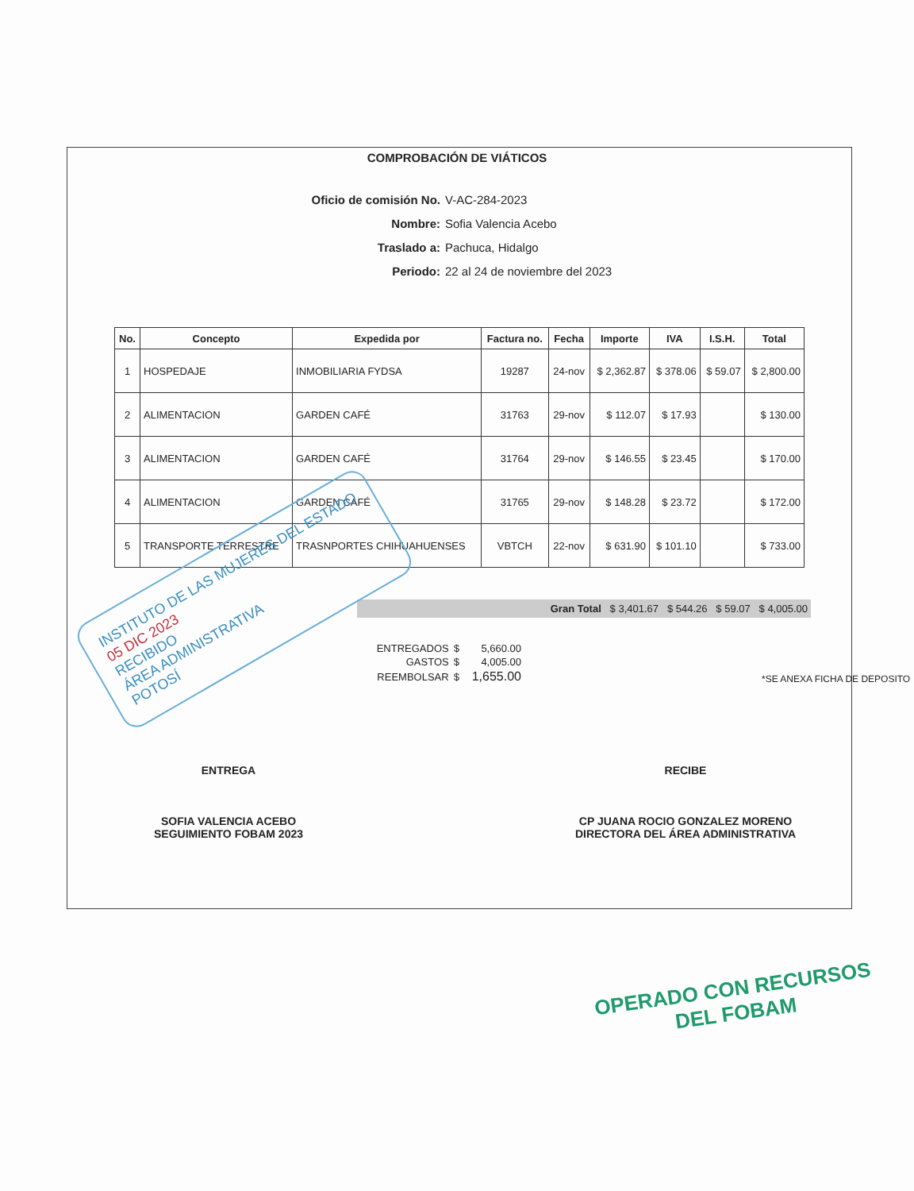COMPROBACIÓN DE VIÁTICOS
Oficio de comisión No. V-AC-284-2023
Nombre: Sofia Valencia Acebo
Traslado a: Pachuca, Hidalgo
Periodo: 22 al 24 de noviembre del 2023
| No. | Concepto | Expedida por | Factura no. | Fecha | Importe | IVA | I.S.H. | Total |
| --- | --- | --- | --- | --- | --- | --- | --- | --- |
| 1 | HOSPEDAJE | INMOBILIARIA FYDSA | 19287 | 24-nov | $ 2,362.87 | $ 378.06 | $ 59.07 | $ 2,800.00 |
| 2 | ALIMENTACION | GARDEN CAFÉ | 31763 | 29-nov | $ 112.07 | $ 17.93 | | $ 130.00 |
| 3 | ALIMENTACION | GARDEN CAFÉ | 31764 | 29-nov | $ 146.55 | $ 23.45 | | $ 170.00 |
| 4 | ALIMENTACION | GARDEN CAFÉ | 31765 | 29-nov | $ 148.28 | $ 23.72 | | $ 172.00 |
| 5 | TRANSPORTE TERRESTRE | TRASNPORTES CHIHUAHUENSES | VBTCH | 22-nov | $ 631.90 | $ 101.10 | | $ 733.00 |
Gran Total $ 3,401.67 $ 544.26 $ 59.07 $ 4,005.00
| ENTREGADOS | $ | 5,660.00 |
| GASTOS | $ | 4,005.00 |
| REEMBOLSAR | $ | 1,655.00 |
*SE ANEXA FICHA DE DEPOSITO
ENTREGA
SOFIA VALENCIA ACEBO
SEGUIMIENTO FOBAM 2023
RECIBE
CP JUANA ROCIO GONZALEZ MORENO
DIRECTORA DEL ÁREA ADMINISTRATIVA
INSTITUTO DE LAS MUJERES DEL ESTADO
05 DIC 2023
RECIBIDO
ÁREA ADMINISTRATIVA
POTOSÍ
OPERADO CON RECURSOS
DEL FOBAM